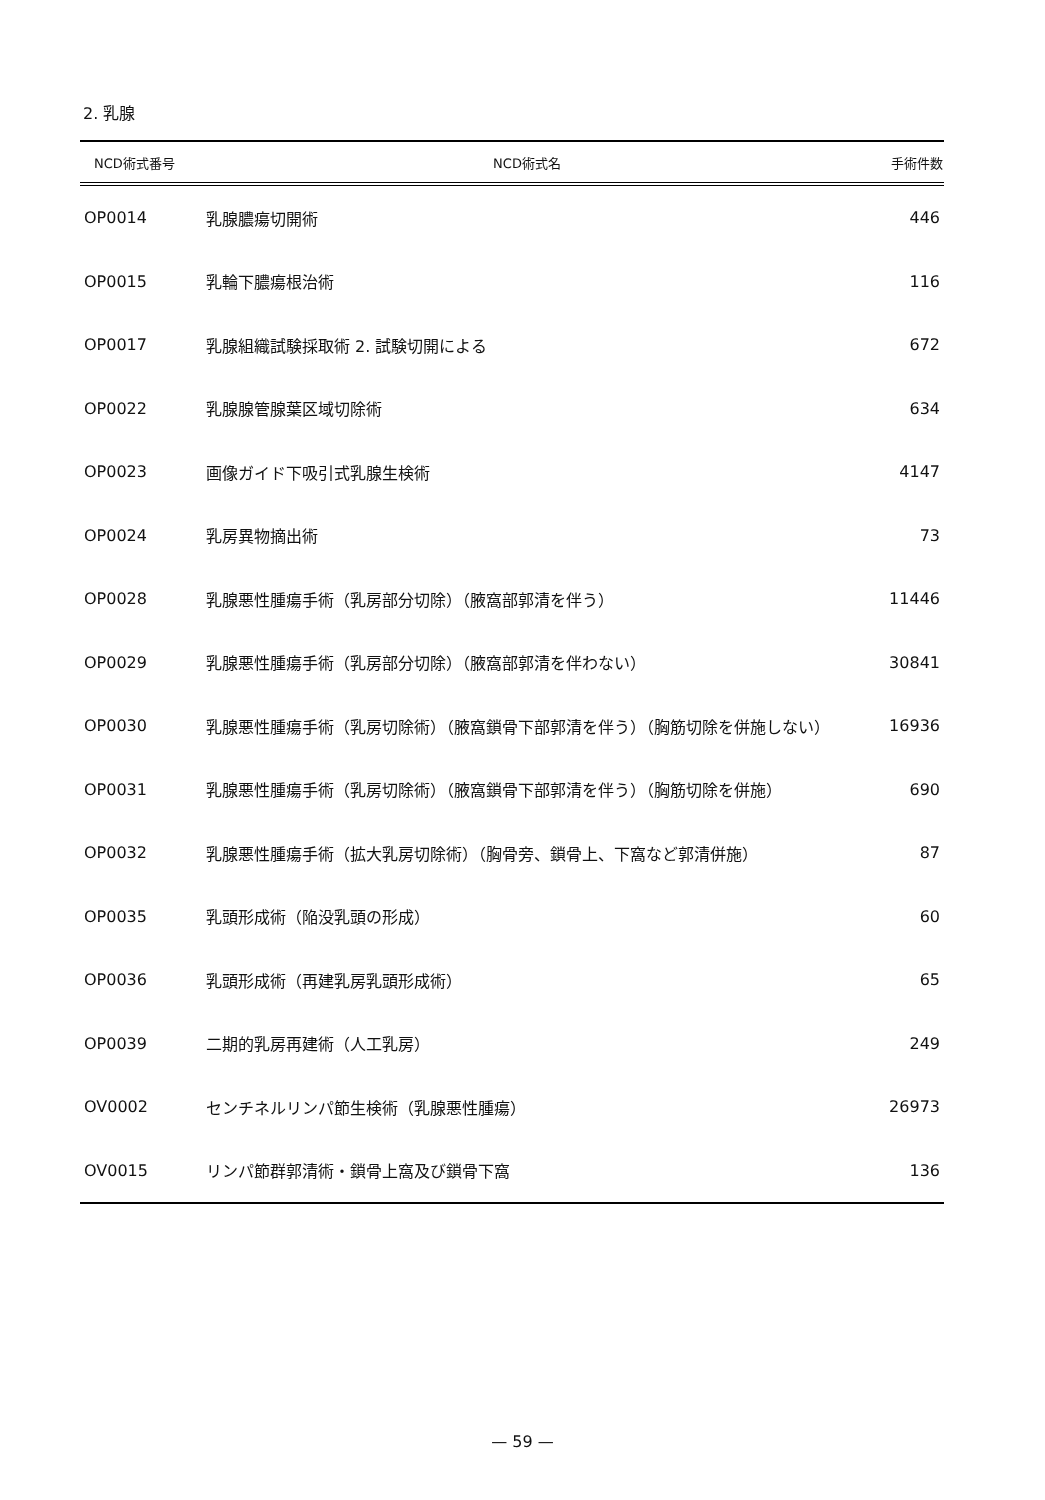2. 乳腺
| NCD術式番号 | NCD術式名 | 手術件数 |
| --- | --- | --- |
| OP0014 | 乳腺膿瘍切開術 | 446 |
| OP0015 | 乳輪下膿瘍根治術 | 116 |
| OP0017 | 乳腺組織試験採取術 2. 試験切開による | 672 |
| OP0022 | 乳腺腺管腺葉区域切除術 | 634 |
| OP0023 | 画像ガイド下吸引式乳腺生検術 | 4147 |
| OP0024 | 乳房異物摘出術 | 73 |
| OP0028 | 乳腺悪性腫瘍手術（乳房部分切除）（腋窩部郭清を伴う） | 11446 |
| OP0029 | 乳腺悪性腫瘍手術（乳房部分切除）（腋窩部郭清を伴わない） | 30841 |
| OP0030 | 乳腺悪性腫瘍手術（乳房切除術）（腋窩鎖骨下部郭清を伴う）（胸筋切除を併施しない） | 16936 |
| OP0031 | 乳腺悪性腫瘍手術（乳房切除術）（腋窩鎖骨下部郭清を伴う）（胸筋切除を併施） | 690 |
| OP0032 | 乳腺悪性腫瘍手術（拡大乳房切除術）（胸骨旁、鎖骨上、下窩など郭清併施） | 87 |
| OP0035 | 乳頭形成術（陥没乳頭の形成） | 60 |
| OP0036 | 乳頭形成術（再建乳房乳頭形成術） | 65 |
| OP0039 | 二期的乳房再建術（人工乳房） | 249 |
| OV0002 | センチネルリンパ節生検術（乳腺悪性腫瘍） | 26973 |
| OV0015 | リンパ節群郭清術・鎖骨上窩及び鎖骨下窩 | 136 |
— 59 —